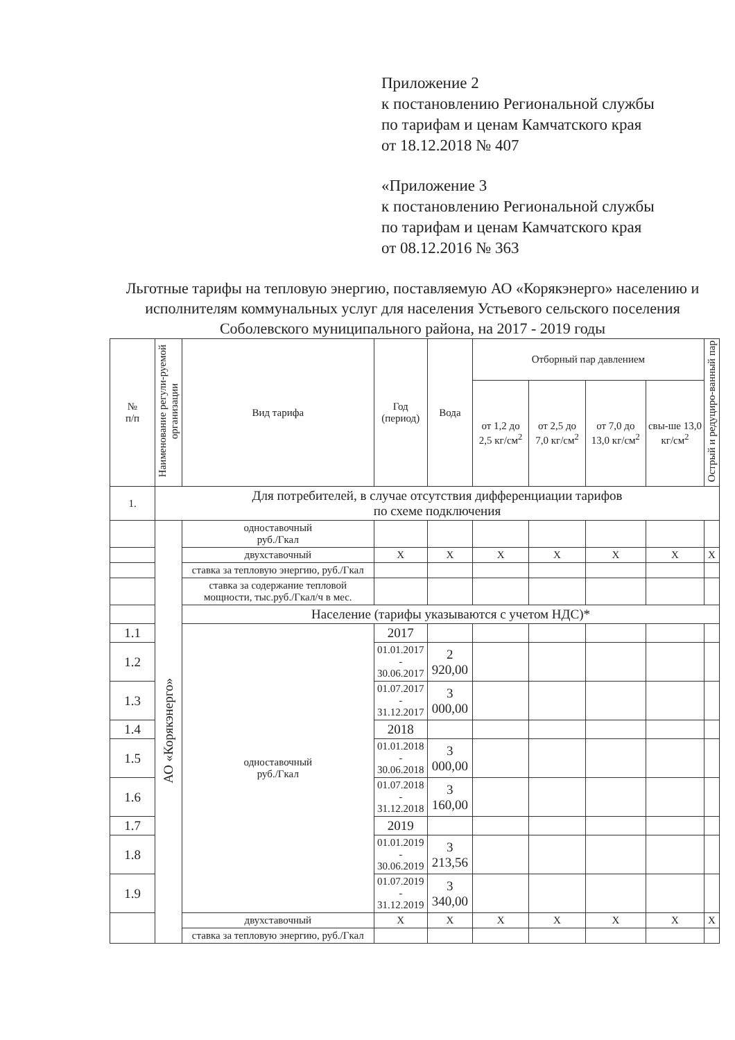Приложение 2
к постановлению Региональной службы
по тарифам и ценам Камчатского края
от 18.12.2018 № 407
«Приложение 3
к постановлению Региональной службы
по тарифам и ценам Камчатского края
от 08.12.2016 № 363
Льготные тарифы на тепловую энергию, поставляемую АО «Корякэнерго» населению и исполнителям коммунальных услуг для населения Устьевого сельского поселения Соболевского муниципального района, на 2017 - 2019 годы
| № п/п | Наименование регули-руемой организации | Вид тарифа | Год (период) | Вода | Отборный пар давлением | | | | Острый и редуциро-ванный пар |
| --- | --- | --- | --- | --- | --- | --- | --- | --- | --- |
| | | | | | от 1,2 до 2,5 кг/см<sup>2</sup> | от 2,5 до 7,0 кг/см<sup>2</sup> | от 7,0 до 13,0 кг/см<sup>2</sup> | свы-ше 13,0 кг/см<sup>2</sup> | |
| 1. | Для потребителей, в случае отсутствия дифференциации тарифов по схеме подключения | | | | | | | | |
| | АО «Корякэнерго» | одноставочный руб./Гкал | | | | | | | |
| | | двухставочный | Х | Х | Х | Х | Х | Х | Х |
| | | ставка за тепловую энергию, руб./Гкал | | | | | | | |
| | | ставка за содержание тепловой мощности, тыс.руб./Гкал/ч в мес. | | | | | | | |
| | | Население (тарифы указываются с учетом НДС)* | | | | | | | |
| 1.1 | | одноставочный руб./Гкал | 2017 | | | | | | |
| 1.2 | | | 01.01.2017 - 30.06.2017 | 2 920,00 | | | | | |
| 1.3 | | | 01.07.2017 - 31.12.2017 | 3 000,00 | | | | | |
| 1.4 | | | 2018 | | | | | | |
| 1.5 | | | 01.01.2018 - 30.06.2018 | 3 000,00 | | | | | |
| 1.6 | | | 01.07.2018 - 31.12.2018 | 3 160,00 | | | | | |
| 1.7 | | | 2019 | | | | | | |
| 1.8 | | | 01.01.2019 - 30.06.2019 | 3 213,56 | | | | | |
| 1.9 | | | 01.07.2019 - 31.12.2019 | 3 340,00 | | | | | |
| | | двухставочный | Х | Х | Х | Х | Х | Х | Х |
| | | ставка за тепловую энергию, руб./Гкал | | | | | | | |